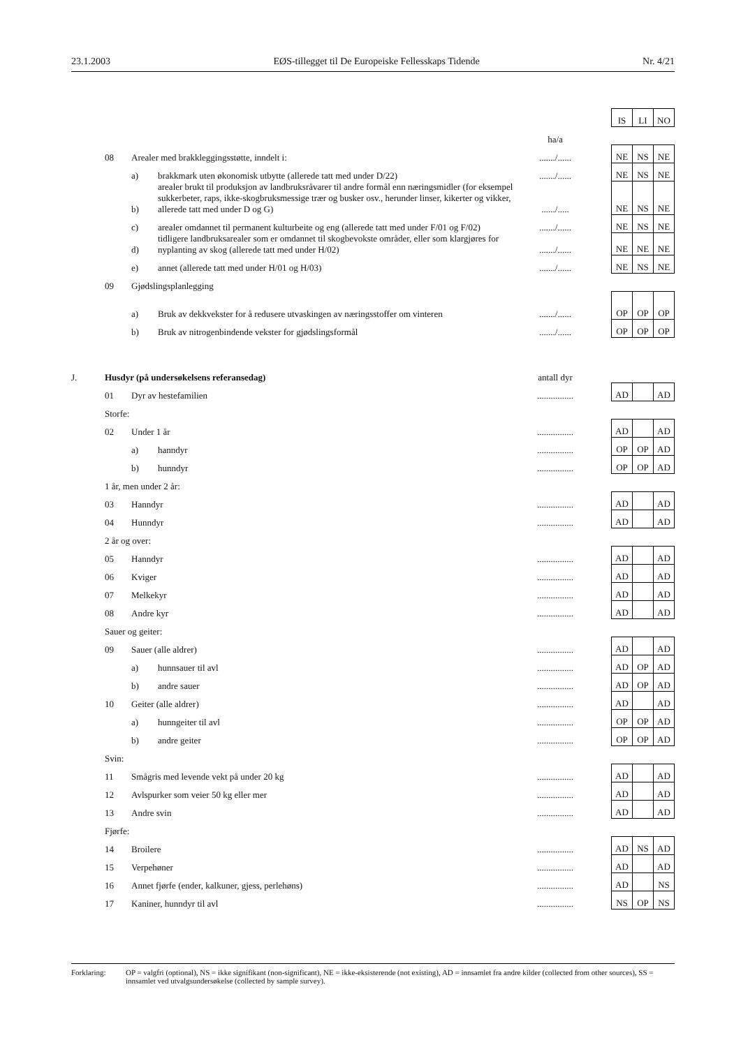23.1.2003 EØS-tillegget til De Europeiske Fellesskaps Tidende Nr. 4/21
| | | | | | | IS | LI | NO |
| | | | | ha/a | | | | |
| | 08 | Arealer med brakkleggingsstøtte, inndelt i: | | ......./...... | | NE | NS | NE |
| | | a) | brakkmark uten økonomisk utbytte (allerede tatt med under D/22) | ......./...... | | NE | NS | NE |
| | | b) | arealer brukt til produksjon av landbruksråvarer til andre formål enn næringsmidler (for eksempel sukkerbeter, raps, ikke-skogbruksmessige trær og busker osv., herunder linser, kikerter og vikker, allerede tatt med under D og G) | ....../..... | | NE | NS | NE |
| | | c) | arealer omdannet til permanent kulturbeite og eng (allerede tatt med under F/01 og F/02) | ......./...... | | NE | NS | NE |
| | | d) | tidligere landbruksarealer som er omdannet til skogbevokste områder, eller som klargjøres for nyplanting av skog (allerede tatt med under H/02) | ......./...... | | NE | NE | NE |
| | | e) | annet (allerede tatt med under H/01 og H/03) | ......./...... | | NE | NS | NE |
| | 09 | Gjødslingsplanlegging | | | | | | |
| | | a) | Bruk av dekkvekster for å redusere utvaskingen av næringsstoffer om vinteren | ......./...... | | OP | OP | OP |
| | | b) | Bruk av nitrogenbindende vekster for gjødslingsformål | ......./...... | | OP | OP | OP |
| J. | Husdyr (på undersøkelsens referansedag) | | | antall dyr | | | | |
| | 01 | Dyr av hestefamilien | | ................ | | AD | | AD |
| | Storfe: | | | | | | | |
| | 02 | Under 1 år | | ................ | | AD | | AD |
| | | a) | hanndyr | ................ | | OP | OP | AD |
| | | b) | hunndyr | ................ | | OP | OP | AD |
| | 1 år, men under 2 år: | | | | | | | |
| | 03 | Hanndyr | | ................ | | AD | | AD |
| | 04 | Hunndyr | | ................ | | AD | | AD |
| | 2 år og over: | | | | | | | |
| | 05 | Hanndyr | | ................ | | AD | | AD |
| | 06 | Kviger | | ................ | | AD | | AD |
| | 07 | Melkekyr | | ................ | | AD | | AD |
| | 08 | Andre kyr | | ................ | | AD | | AD |
| | Sauer og geiter: | | | | | | | |
| | 09 | Sauer (alle aldrer) | | ................ | | AD | | AD |
| | | a) | hunnsauer til avl | ................ | | AD | OP | AD |
| | | b) | andre sauer | ................ | | AD | OP | AD |
| | 10 | Geiter (alle aldrer) | | ................ | | AD | | AD |
| | | a) | hunngeiter til avl | ................ | | OP | OP | AD |
| | | b) | andre geiter | ................ | | OP | OP | AD |
| | Svin: | | | | | | | |
| | 11 | Smågris med levende vekt på under 20 kg | | ................ | | AD | | AD |
| | 12 | Avlspurker som veier 50 kg eller mer | | ................ | | AD | | AD |
| | 13 | Andre svin | | ................ | | AD | | AD |
| | Fjørfe: | | | | | | | |
| | 14 | Broilere | | ................ | | AD | NS | AD |
| | 15 | Verpehøner | | ................ | | AD | | AD |
| | 16 | Annet fjørfe (ender, kalkuner, gjess, perlehøns) | | ................ | | AD | | NS |
| | 17 | Kaniner, hunndyr til avl | | ................ | | NS | OP | NS |
Forklaring: OP = valgfri (optional), NS = ikke signifikant (non-significant), NE = ikke-eksisterende (not existing), AD = innsamlet fra andre kilder (collected from other sources), SS = innsamlet ved utvalgsundersøkelse (collected by sample survey).